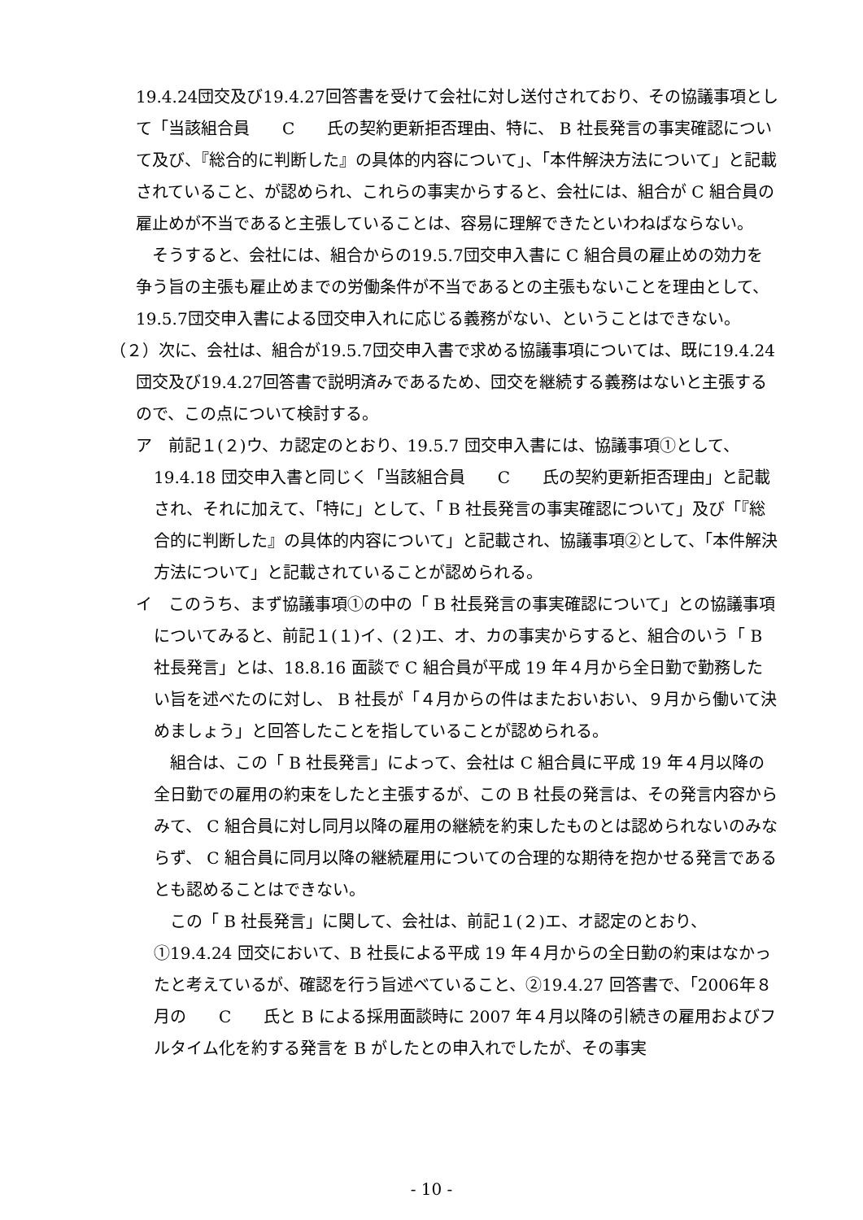19.4.24団交及び19.4.27回答書を受けて会社に対し送付されており、その協議事項として「当該組合員　　C　　氏の契約更新拒否理由、特に、 B 社長発言の事実確認について及び、『総合的に判断した』の具体的内容について」、「本件解決方法について」と記載されていること、が認められ、これらの事実からすると、会社には、組合が C 組合員の雇止めが不当であると主張していることは、容易に理解できたといわねばならない。
　そうすると、会社には、組合からの19.5.7団交申入書に C 組合員の雇止めの効力を争う旨の主張も雇止めまでの労働条件が不当であるとの主張もないことを理由として、19.5.7団交申入書による団交申入れに応じる義務がない、ということはできない。
（２）次に、会社は、組合が19.5.7団交申入書で求める協議事項については、既に19.4.24団交及び19.4.27回答書で説明済みであるため、団交を継続する義務はないと主張するので、この点について検討する。
ア　前記１(２)ウ、カ認定のとおり、19.5.7 団交申入書には、協議事項①として、19.4.18 団交申入書と同じく「当該組合員　　C　　氏の契約更新拒否理由」と記載され、それに加えて、「特に」として、「 B 社長発言の事実確認について」及び「『総合的に判断した』の具体的内容について」と記載され、協議事項②として、「本件解決方法について」と記載されていることが認められる。
イ　このうち、まず協議事項①の中の「 B 社長発言の事実確認について」との協議事項についてみると、前記１(１)イ、(２)エ、オ、カの事実からすると、組合のいう「 B 社長発言」とは、18.8.16 面談で C 組合員が平成 19 年４月から全日勤で勤務したい旨を述べたのに対し、 B 社長が「４月からの件はまたおいおい、９月から働いて決めましょう」と回答したことを指していることが認められる。
　組合は、この「 B 社長発言」によって、会社は C 組合員に平成 19 年４月以降の全日勤での雇用の約束をしたと主張するが、この B 社長の発言は、その発言内容からみて、 C 組合員に対し同月以降の雇用の継続を約束したものとは認められないのみならず、 C 組合員に同月以降の継続雇用についての合理的な期待を抱かせる発言であるとも認めることはできない。
　この「 B 社長発言」に関して、会社は、前記１(２)エ、オ認定のとおり、①19.4.24 団交において、B 社長による平成 19 年４月からの全日勤の約束はなかったと考えているが、確認を行う旨述べていること、②19.4.27 回答書で、「2006年８月の　　C　　氏と B による採用面談時に 2007 年４月以降の引続きの雇用およびフルタイム化を約する発言を B がしたとの申入れでしたが、その事実
- 10 -